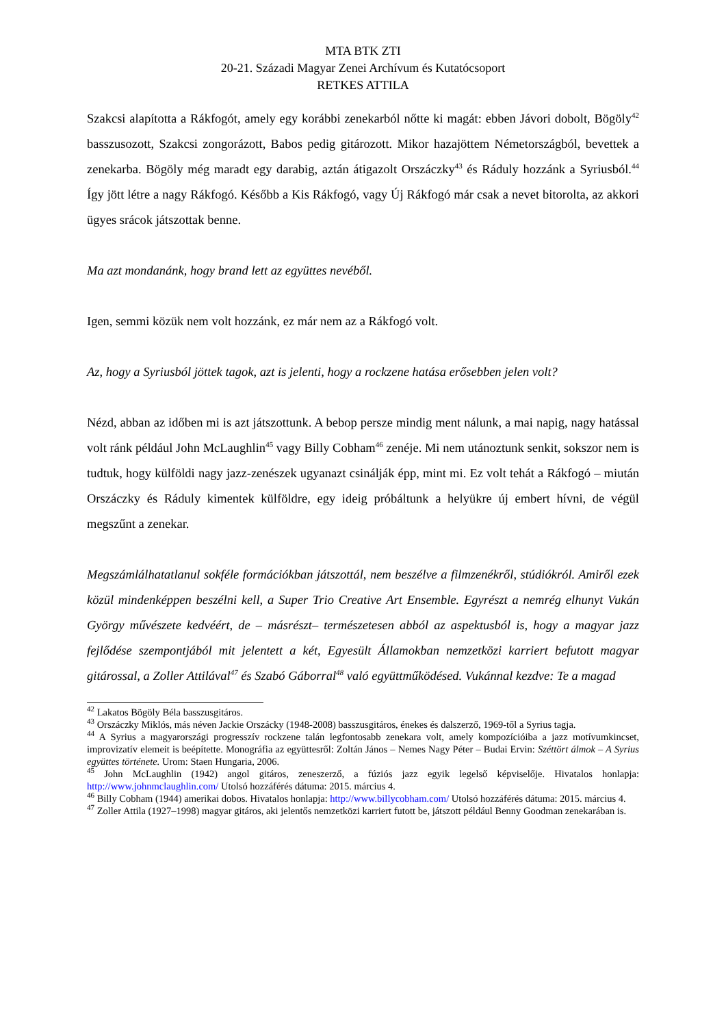MTA BTK ZTI
20-21. Századi Magyar Zenei Archívum és Kutatócsoport
RETKES ATTILA
Szakcsi alapította a Rákfogót, amely egy korábbi zenekarból nőtte ki magát: ebben Jávori dobolt, Bögöly<sup>42</sup> basszusozott, Szakcsi zongorázott, Babos pedig gitározott. Mikor hazajöttem Németországból, bevettek a zenekarba. Bögöly még maradt egy darabig, aztán átigazolt Orszáczky<sup>43</sup> és Ráduly hozzánk a Syriusból.<sup>44</sup> Így jött létre a nagy Rákfogó. Később a Kis Rákfogó, vagy Új Rákfogó már csak a nevet bitorolta, az akkori ügyes srácok játszottak benne.
Ma azt mondanánk, hogy brand lett az együttes nevéből.
Igen, semmi közük nem volt hozzánk, ez már nem az a Rákfogó volt.
Az, hogy a Syriusból jöttek tagok, azt is jelenti, hogy a rockzene hatása erősebben jelen volt?
Nézd, abban az időben mi is azt játszottunk. A bebop persze mindig ment nálunk, a mai napig, nagy hatással volt ránk például John McLaughlin<sup>45</sup> vagy Billy Cobham<sup>46</sup> zenéje. Mi nem utánoztunk senkit, sokszor nem is tudtuk, hogy külföldi nagy jazz-zenészek ugyanazt csinálják épp, mint mi. Ez volt tehát a Rákfogó – miután Orszáczky és Ráduly kimentek külföldre, egy ideig próbáltunk a helyükre új embert hívni, de végül megszűnt a zenekar.
Megszámlálhatatlanul sokféle formációkban játszottál, nem beszélve a filmzenékről, stúdiókról. Amiről ezek közül mindenképpen beszélni kell, a Super Trio Creative Art Ensemble. Egyrészt a nemrég elhunyt Vukán György művészete kedvéért, de – másrészt– természetesen abból az aspektusból is, hogy a magyar jazz fejlődése szempontjából mit jelentett a két, Egyesült Államokban nemzetközi karriert befutott magyar gitárossal, a Zoller Attilával<sup>47</sup> és Szabó Gáborral<sup>48</sup> való együttműködésed. Vukánnal kezdve: Te a magad
<sup>42</sup> Lakatos Bögöly Béla basszusgitáros.
<sup>43</sup> Orszáczky Miklós, más néven Jackie Orszácky (1948-2008) basszusgitáros, énekes és dalszerző, 1969-től a Syrius tagja.
<sup>44</sup> A Syrius a magyarországi progresszív rockzene talán legfontosabb zenekara volt, amely kompozícióiba a jazz motívumkincset, improvizatív elemeit is beépítette. Monográfia az együttesről: Zoltán János – Nemes Nagy Péter – Budai Ervin: Széttört álmok – A Syrius együttes története. Urom: Staen Hungaria, 2006.
<sup>45</sup> John McLaughlin (1942) angol gitáros, zeneszerző, a fúziós jazz egyik legelső képviselője. Hivatalos honlapja: http://www.johnmclaughlin.com/ Utolsó hozzáférés dátuma: 2015. március 4.
<sup>46</sup> Billy Cobham (1944) amerikai dobos. Hivatalos honlapja: http://www.billycobham.com/ Utolsó hozzáférés dátuma: 2015. március 4.
<sup>47</sup> Zoller Attila (1927–1998) magyar gitáros, aki jelentős nemzetközi karriert futott be, játszott például Benny Goodman zenekarában is.